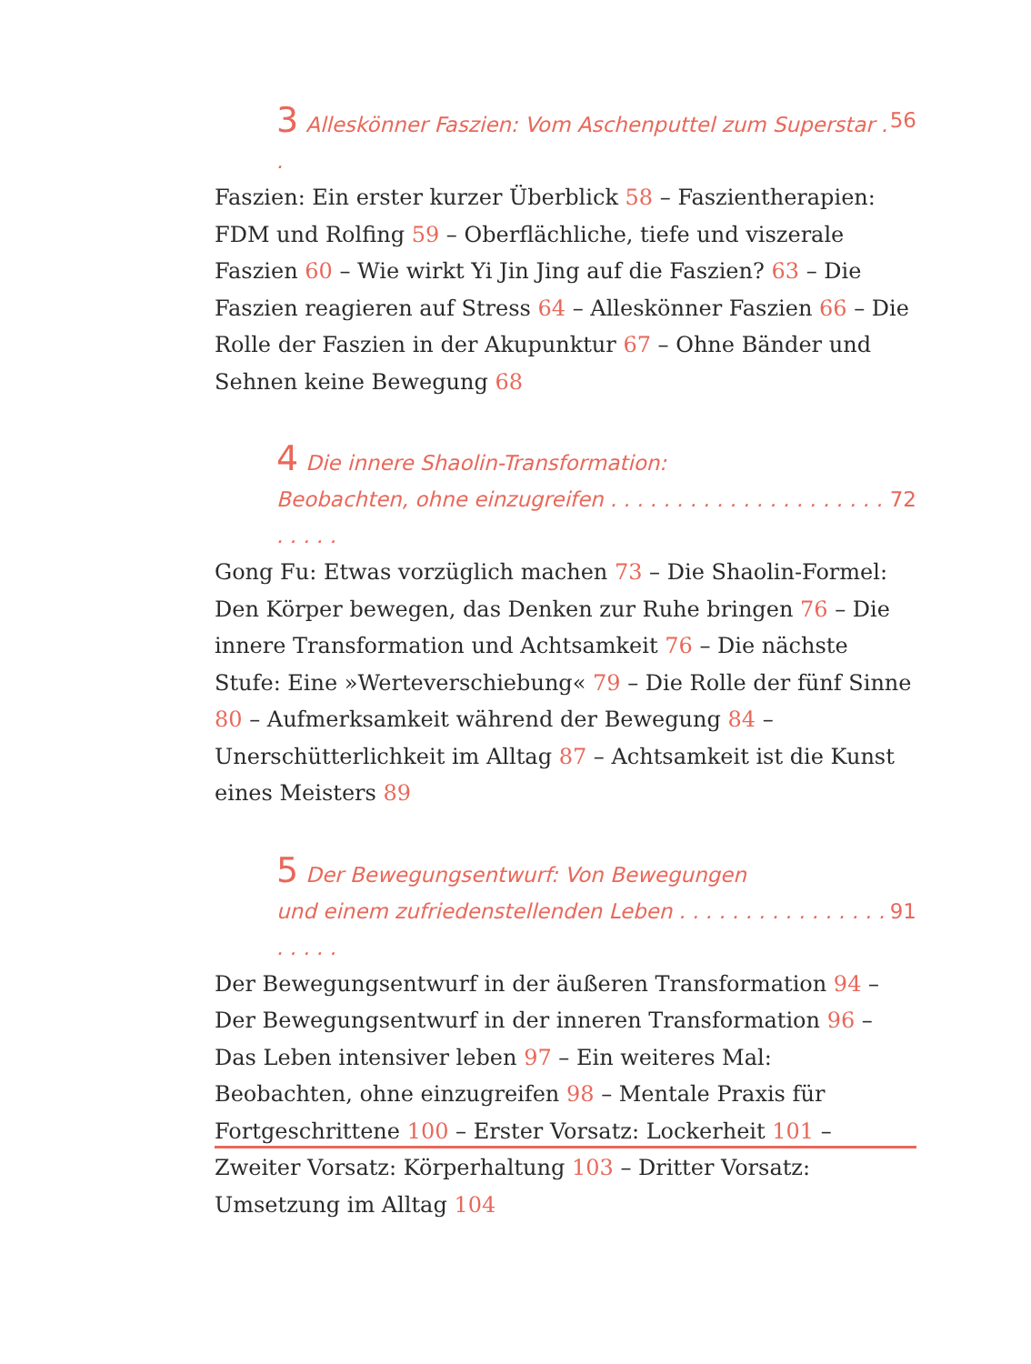3 Alleskönner Faszien: Vom Aschenputtel zum Superstar . . 56
Faszien: Ein erster kurzer Überblick 58 – Faszientherapien: FDM und Rolfing 59 – Oberflächliche, tiefe und viszerale Faszien 60 – Wie wirkt Yi Jin Jing auf die Faszien? 63 – Die Faszien reagieren auf Stress 64 – Alleskönner Faszien 66 – Die Rolle der Faszien in der Akupunktur 67 – Ohne Bänder und Sehnen keine Bewegung 68
4 Die innere Shaolin-Transformation:
Beobachten, ohne einzugreifen . . . . . . . . . . . . . . . . . . . . . . . . . . 72
Gong Fu: Etwas vorzüglich machen 73 – Die Shaolin-Formel: Den Körper bewegen, das Denken zur Ruhe bringen 76 – Die innere Transformation und Achtsamkeit 76 – Die nächste Stufe: Eine »Werteverschiebung« 79 – Die Rolle der fünf Sinne 80 – Aufmerksamkeit während der Bewegung 84 – Unerschütterlichkeit im Alltag 87 – Achtsamkeit ist die Kunst eines Meisters 89
5 Der Bewegungsentwurf: Von Bewegungen
und einem zufriedenstellenden Leben . . . . . . . . . . . . . . . . . . . . . 91
Der Bewegungsentwurf in der äußeren Transformation 94 – Der Bewegungsentwurf in der inneren Transformation 96 – Das Leben intensiver leben 97 – Ein weiteres Mal: Beobachten, ohne einzugreifen 98 – Mentale Praxis für Fortgeschrittene 100 – Erster Vorsatz: Lockerheit 101 – Zweiter Vorsatz: Körperhaltung 103 – Dritter Vorsatz: Umsetzung im Alltag 104